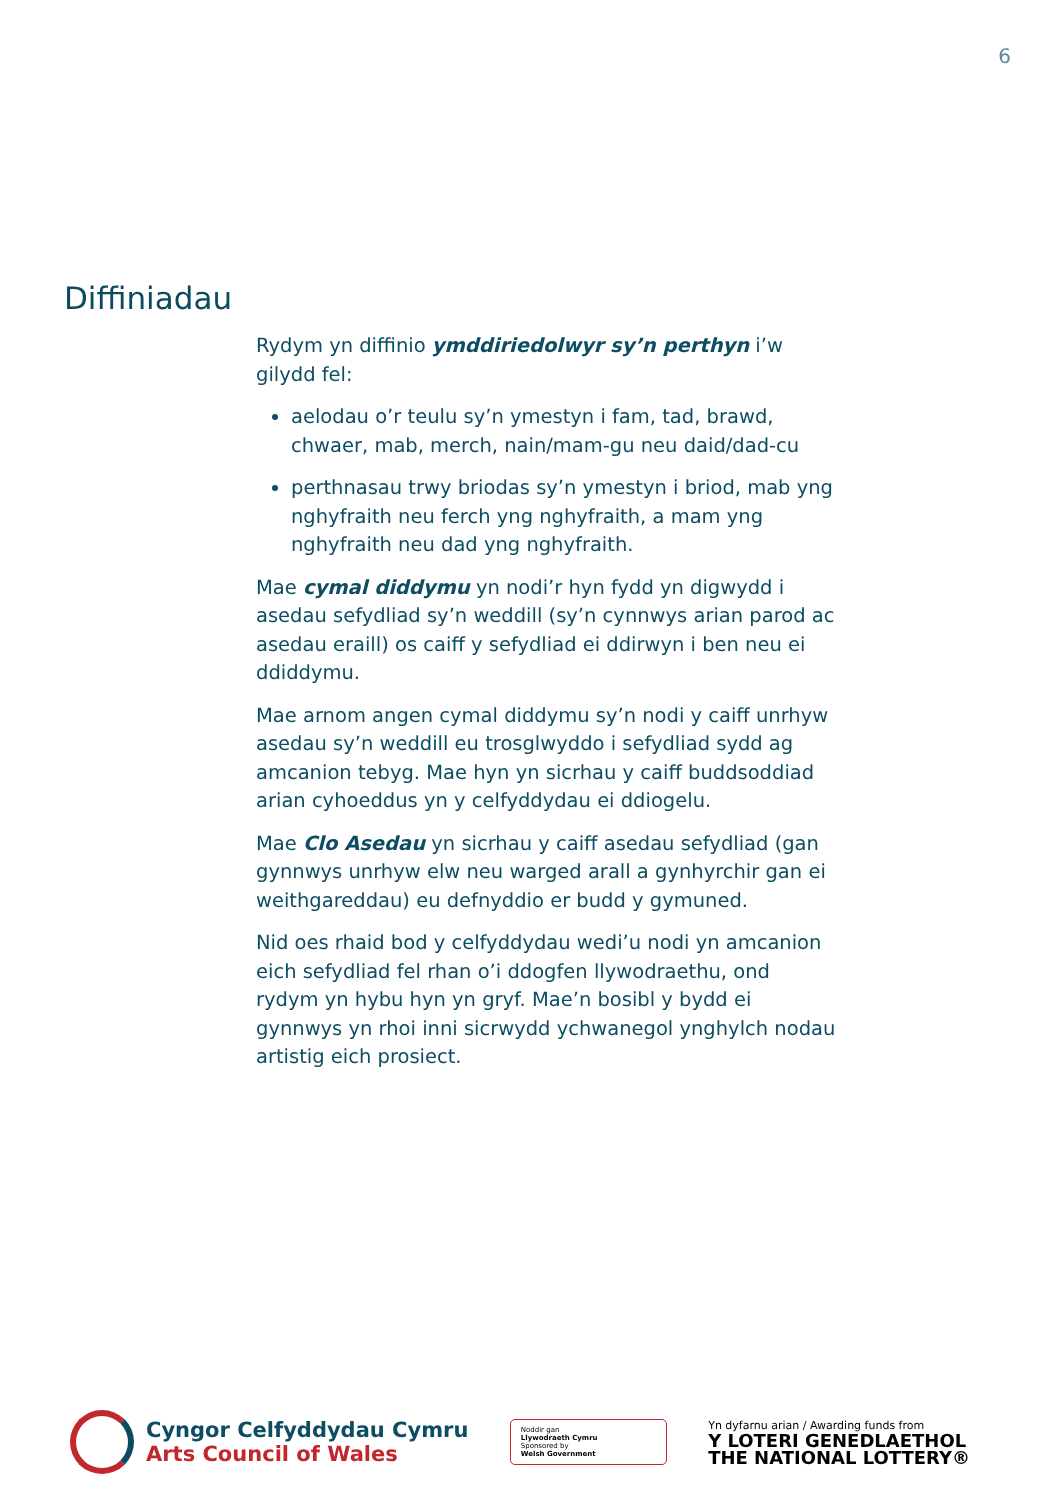6
Diffiniadau
Rydym yn diffinio ymddiriedolwyr sy’n perthyn i’w gilydd fel:
aelodau o’r teulu sy’n ymestyn i fam, tad, brawd, chwaer, mab, merch, nain/mam-gu neu daid/dad-cu
perthnasau trwy briodas sy’n ymestyn i briod, mab yng nghyfraith neu ferch yng nghyfraith, a mam yng nghyfraith neu dad yng nghyfraith.
Mae cymal diddymu yn nodi’r hyn fydd yn digwydd i asedau sefydliad sy’n weddill (sy’n cynnwys arian parod ac asedau eraill) os caiff y sefydliad ei ddirwyn i ben neu ei ddiddymu.
Mae arnom angen cymal diddymu sy’n nodi y caiff unrhyw asedau sy’n weddill eu trosglwyddo i sefydliad sydd ag amcanion tebyg. Mae hyn yn sicrhau y caiff buddsoddiad arian cyhoeddus yn y celfyddydau ei ddiogelu.
Mae Clo Asedau yn sicrhau y caiff asedau sefydliad (gan gynnwys unrhyw elw neu warged arall a gynhyrchir gan ei weithgareddau) eu defnyddio er budd y gymuned.
Nid oes rhaid bod y celfyddydau wedi’u nodi yn amcanion eich sefydliad fel rhan o’i ddogfen llywodraethu, ond rydym yn hybu hyn yn gryf. Mae’n bosibl y bydd ei gynnwys yn rhoi inni sicrwydd ychwanegol ynghylch nodau artistig eich prosiect.
Cyngor Celfyddydau Cymru
Arts Council of Wales
Noddir gan
Llywodraeth Cymru
Sponsored by
Welsh Government
Yn dyfarnu arian / Awarding funds from
Y LOTERI GENEDLAETHOL
THE NATIONAL LOTTERY®